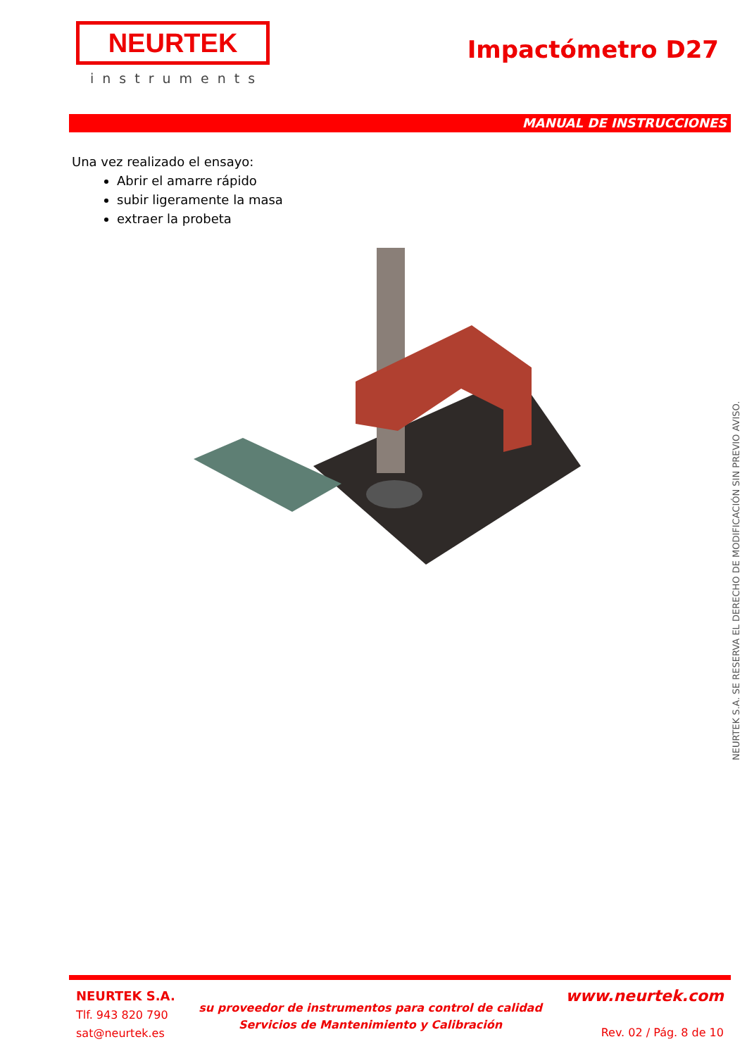NEURTEK
instruments
Impactómetro D27
MANUAL DE INSTRUCCIONES
Una vez realizado el ensayo:
Abrir el amarre rápido
subir ligeramente la masa
extraer la probeta
NEURTEK S.A. SE RESERVA EL DERECHO DE MODIFICACIÓN SIN PREVIO AVISO.
NEURTEK S.A.
Tlf. 943 820 790
sat@neurtek.es
su proveedor de instrumentos para control de calidad
Servicios de Mantenimiento y Calibración
www.neurtek.com
Rev. 02 / Pág. 8 de 10